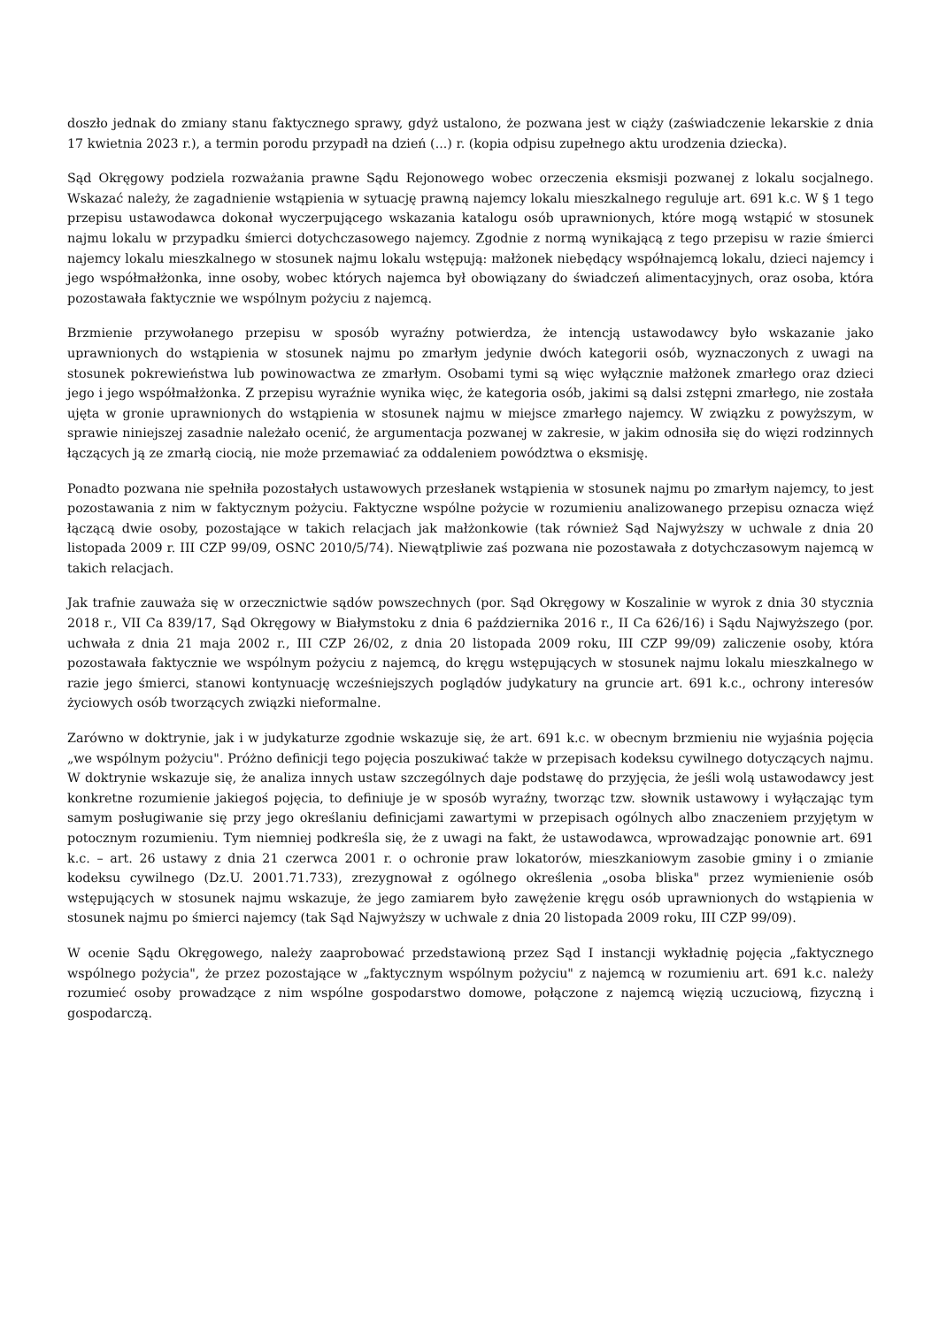doszło jednak do zmiany stanu faktycznego sprawy, gdyż ustalono, że pozwana jest w ciąży (zaświadczenie lekarskie z dnia 17 kwietnia 2023 r.), a termin porodu przypadł na dzień (...) r. (kopia odpisu zupełnego aktu urodzenia dziecka).
Sąd Okręgowy podziela rozważania prawne Sądu Rejonowego wobec orzeczenia eksmisji pozwanej z lokalu socjalnego. Wskazać należy, że zagadnienie wstąpienia w sytuację prawną najemcy lokalu mieszkalnego reguluje art. 691 k.c. W § 1 tego przepisu ustawodawca dokonał wyczerpującego wskazania katalogu osób uprawnionych, które mogą wstąpić w stosunek najmu lokalu w przypadku śmierci dotychczasowego najemcy. Zgodnie z normą wynikającą z tego przepisu w razie śmierci najemcy lokalu mieszkalnego w stosunek najmu lokalu wstępują: małżonek niebędący współnajemcą lokalu, dzieci najemcy i jego współmałżonka, inne osoby, wobec których najemca był obowiązany do świadczeń alimentacyjnych, oraz osoba, która pozostawała faktycznie we wspólnym pożyciu z najemcą.
Brzmienie przywołanego przepisu w sposób wyraźny potwierdza, że intencją ustawodawcy było wskazanie jako uprawnionych do wstąpienia w stosunek najmu po zmarłym jedynie dwóch kategorii osób, wyznaczonych z uwagi na stosunek pokrewieństwa lub powinowactwa ze zmarłym. Osobami tymi są więc wyłącznie małżonek zmarłego oraz dzieci jego i jego współmałżonka. Z przepisu wyraźnie wynika więc, że kategoria osób, jakimi są dalsi zstępni zmarłego, nie została ujęta w gronie uprawnionych do wstąpienia w stosunek najmu w miejsce zmarłego najemcy. W związku z powyższym, w sprawie niniejszej zasadnie należało ocenić, że argumentacja pozwanej w zakresie, w jakim odnosiła się do więzi rodzinnych łączących ją ze zmarłą ciocią, nie może przemawiać za oddaleniem powództwa o eksmisję.
Ponadto pozwana nie spełniła pozostałych ustawowych przesłanek wstąpienia w stosunek najmu po zmarłym najemcy, to jest pozostawania z nim w faktycznym pożyciu. Faktyczne wspólne pożycie w rozumieniu analizowanego przepisu oznacza więź łączącą dwie osoby, pozostające w takich relacjach jak małżonkowie (tak również Sąd Najwyższy w uchwale z dnia 20 listopada 2009 r. III CZP 99/09, OSNC 2010/5/74). Niewątpliwie zaś pozwana nie pozostawała z dotychczasowym najemcą w takich relacjach.
Jak trafnie zauważa się w orzecznictwie sądów powszechnych (por. Sąd Okręgowy w Koszalinie w wyrok z dnia 30 stycznia 2018 r., VII Ca 839/17, Sąd Okręgowy w Białymstoku z dnia 6 października 2016 r., II Ca 626/16) i Sądu Najwyższego (por. uchwała z dnia 21 maja 2002 r., III CZP 26/02, z dnia 20 listopada 2009 roku, III CZP 99/09) zaliczenie osoby, która pozostawała faktycznie we wspólnym pożyciu z najemcą, do kręgu wstępujących w stosunek najmu lokalu mieszkalnego w razie jego śmierci, stanowi kontynuację wcześniejszych poglądów judykatury na gruncie art. 691 k.c., ochrony interesów życiowych osób tworzących związki nieformalne.
Zarówno w doktrynie, jak i w judykaturze zgodnie wskazuje się, że art. 691 k.c. w obecnym brzmieniu nie wyjaśnia pojęcia „we wspólnym pożyciu". Próżno definicji tego pojęcia poszukiwać także w przepisach kodeksu cywilnego dotyczących najmu. W doktrynie wskazuje się, że analiza innych ustaw szczególnych daje podstawę do przyjęcia, że jeśli wolą ustawodawcy jest konkretne rozumienie jakiegoś pojęcia, to definiuje je w sposób wyraźny, tworząc tzw. słownik ustawowy i wyłączając tym samym posługiwanie się przy jego określaniu definicjami zawartymi w przepisach ogólnych albo znaczeniem przyjętym w potocznym rozumieniu. Tym niemniej podkreśla się, że z uwagi na fakt, że ustawodawca, wprowadzając ponownie art. 691 k.c. – art. 26 ustawy z dnia 21 czerwca 2001 r. o ochronie praw lokatorów, mieszkaniowym zasobie gminy i o zmianie kodeksu cywilnego (Dz.U. 2001.71.733), zrezygnował z ogólnego określenia „osoba bliska" przez wymienienie osób wstępujących w stosunek najmu wskazuje, że jego zamiarem było zawężenie kręgu osób uprawnionych do wstąpienia w stosunek najmu po śmierci najemcy (tak Sąd Najwyższy w uchwale z dnia 20 listopada 2009 roku, III CZP 99/09).
W ocenie Sądu Okręgowego, należy zaaprobować przedstawioną przez Sąd I instancji wykładnię pojęcia „faktycznego wspólnego pożycia", że przez pozostające w „faktycznym wspólnym pożyciu" z najemcą w rozumieniu art. 691 k.c. należy rozumieć osoby prowadzące z nim wspólne gospodarstwo domowe, połączone z najemcą więzią uczuciową, fizyczną i gospodarczą.